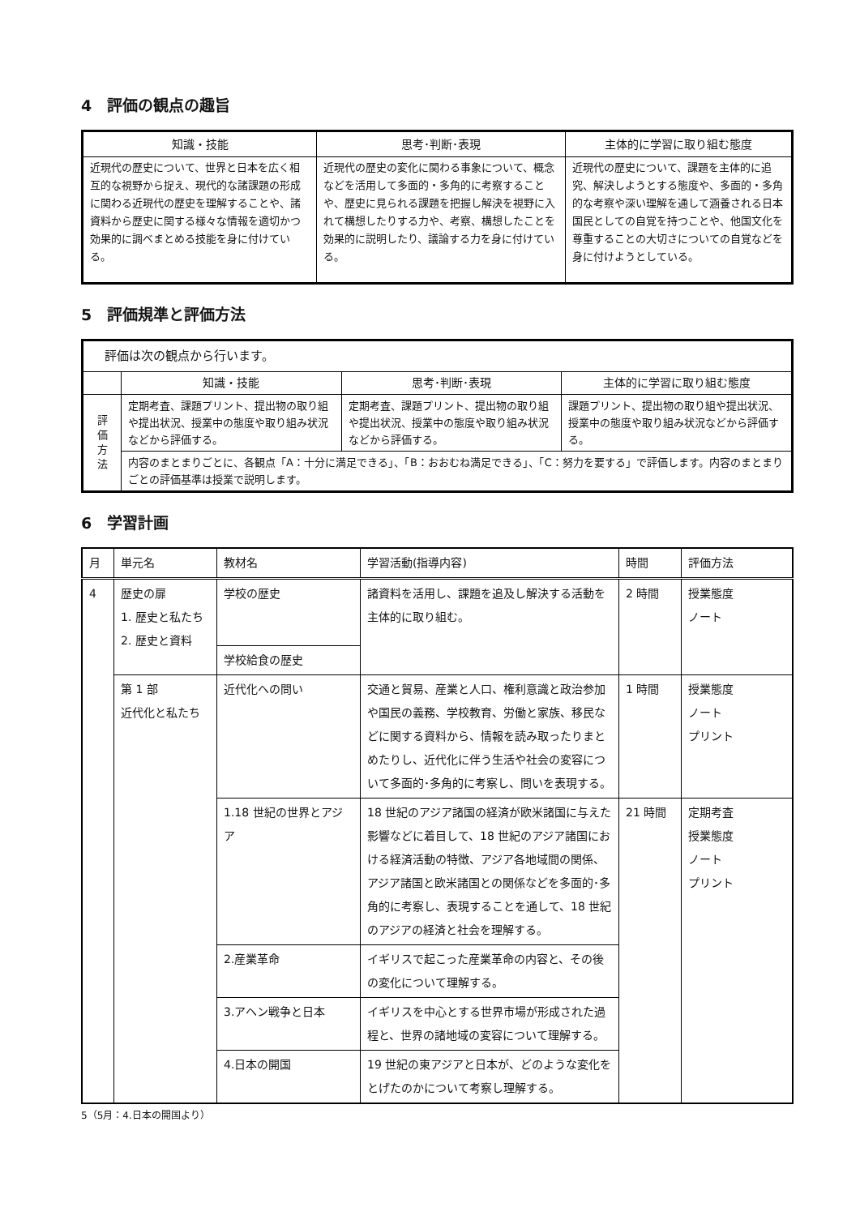4　評価の観点の趣旨
| 知識・技能 | 思考･判断･表現 | 主体的に学習に取り組む態度 |
| --- | --- | --- |
| 近現代の歴史について、世界と日本を広く相互的な視野から捉え、現代的な諸課題の形成に関わる近現代の歴史を理解することや、諸資料から歴史に関する様々な情報を適切かつ効果的に調べまとめる技能を身に付けている。 | 近現代の歴史の変化に関わる事象について、概念などを活用して多面的・多角的に考察することや、歴史に見られる課題を把握し解決を視野に入れて構想したりする力や、考察、構想したことを効果的に説明したり、議論する力を身に付けている。 | 近現代の歴史について、課題を主体的に追究、解決しようとする態度や、多面的・多角的な考察や深い理解を通して涵養される日本国民としての自覚を持つことや、他国文化を尊重することの大切さについての自覚などを身に付けようとしている。 |
5　評価規準と評価方法
| 評価は次の観点から行います。 | | | |
| | 知識・技能 | 思考･判断･表現 | 主体的に学習に取り組む態度 |
| 評 価 方 法 | 定期考査、課題プリント、提出物の取り組や提出状況、授業中の態度や取り組み状況などから評価する。 | 定期考査、課題プリント、提出物の取り組や提出状況、授業中の態度や取り組み状況などから評価する。 | 課題プリント、提出物の取り組や提出状況、授業中の態度や取り組み状況などから評価する。 |
| | 内容のまとまりごとに、各観点「A：十分に満足できる」、「B：おおむね満足できる」、「C：努力を要する」で評価します。内容のまとまりごとの評価基準は授業で説明します。 | | |
6　学習計画
| 月 | 単元名 | 教材名 | 学習活動(指導内容) | 時間 | 評価方法 |
| --- | --- | --- | --- | --- | --- |
| 4 | 歴史の扉 1. 歴史と私たち 2. 歴史と資料 | 学校の歴史 | 諸資料を活用し、課題を追及し解決する活動を主体的に取り組む。 | 2 時間 | 授業態度 ノート |
| | | 学校給食の歴史 | | | |
| | 第 1 部 近代化と私たち | 近代化への問い | 交通と貿易、産業と人口、権利意識と政治参加や国民の義務、学校教育、労働と家族、移民などに関する資料から、情報を読み取ったりまとめたりし、近代化に伴う生活や社会の変容について多面的･多角的に考察し、問いを表現する。 | 1 時間 | 授業態度 ノート プリント |
| | | 1.18 世紀の世界とアジア | 18 世紀のアジア諸国の経済が欧米諸国に与えた影響などに着目して、18 世紀のアジア諸国における経済活動の特徴、アジア各地域間の関係、アジア諸国と欧米諸国との関係などを多面的･多角的に考察し、表現することを通して、18 世紀のアジアの経済と社会を理解する。 | 21 時間 | 定期考査 授業態度 ノート プリント |
| | | 2.産業革命 | イギリスで起こった産業革命の内容と、その後の変化について理解する。 | | |
| | | 3.アヘン戦争と日本 | イギリスを中心とする世界市場が形成された過程と、世界の諸地域の変容について理解する。 | | |
| | | 4.日本の開国 | 19 世紀の東アジアと日本が、どのような変化をとげたのかについて考察し理解する。 | | |
5（5月：4.日本の開国より）